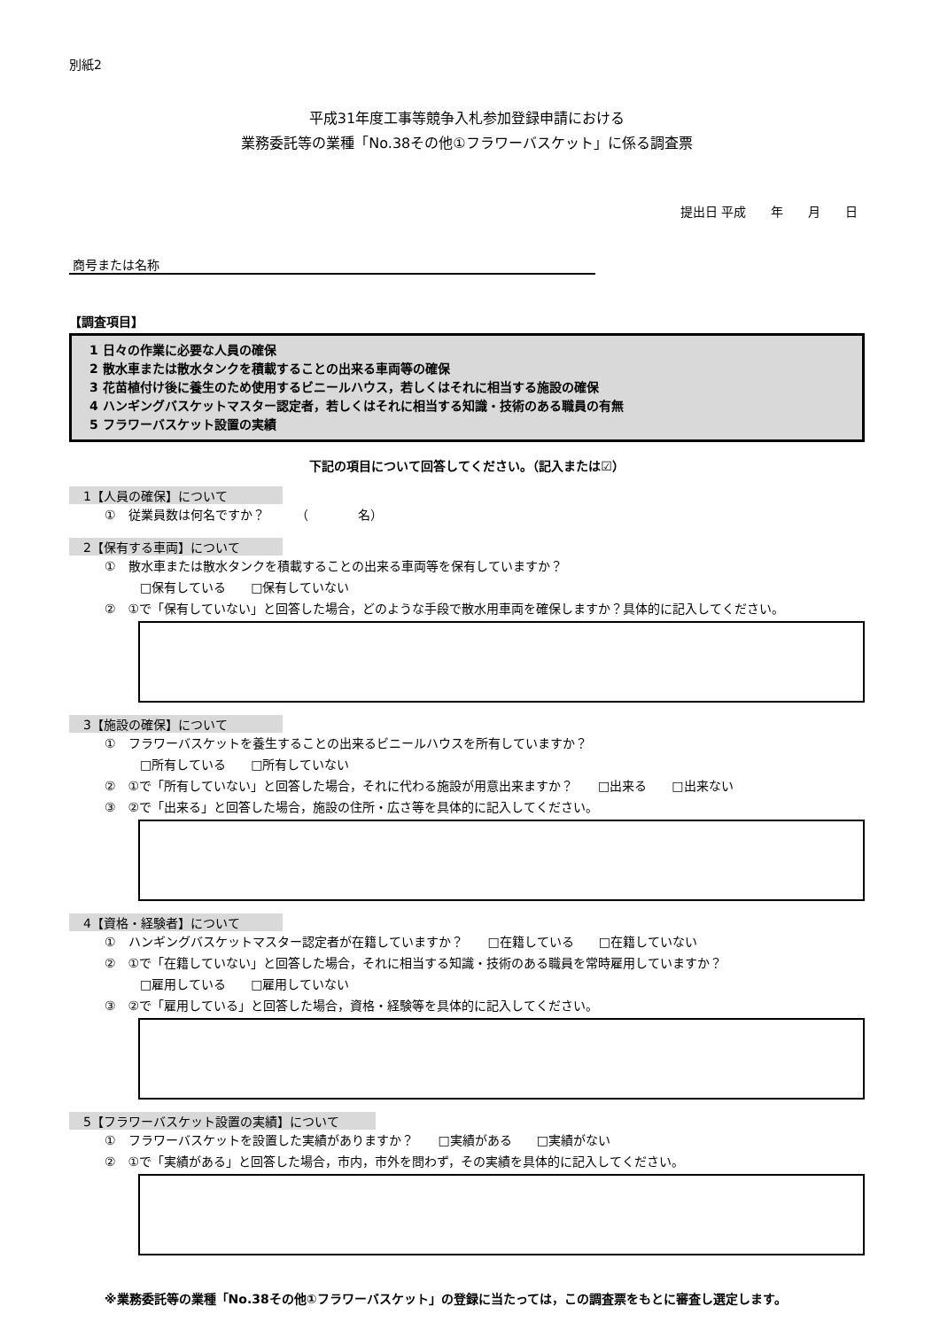別紙2
平成31年度工事等競争入札参加登録申請における
業務委託等の業種「No.38その他①フラワーバスケット」に係る調査票
提出日 平成　　年　　月　　日
商号または名称
【調査項目】
1 日々の作業に必要な人員の確保
2 散水車または散水タンクを積載することの出来る車両等の確保
3 花苗植付け後に養生のため使用するビニールハウス，若しくはそれに相当する施設の確保
4 ハンギングバスケットマスター認定者，若しくはそれに相当する知識・技術のある職員の有無
5 フラワーバスケット設置の実績
下記の項目について回答してください。（記入または☑）
1【人員の確保】について
①　従業員数は何名ですか？　　　（　　　　名）
2【保有する車両】について
①　散水車または散水タンクを積載することの出来る車両等を保有していますか？
□保有している　　□保有していない
②　①で「保有していない」と回答した場合，どのような手段で散水用車両を確保しますか？具体的に記入してください。
3【施設の確保】について
①　フラワーバスケットを養生することの出来るビニールハウスを所有していますか？
□所有している　　□所有していない
②　①で「所有していない」と回答した場合，それに代わる施設が用意出来ますか？　　□出来る　　□出来ない
③　②で「出来る」と回答した場合，施設の住所・広さ等を具体的に記入してください。
4【資格・経験者】について
①　ハンギングバスケットマスター認定者が在籍していますか？　　□在籍している　　□在籍していない
②　①で「在籍していない」と回答した場合，それに相当する知識・技術のある職員を常時雇用していますか？
□雇用している　　□雇用していない
③　②で「雇用している」と回答した場合，資格・経験等を具体的に記入してください。
5【フラワーバスケット設置の実績】について
①　フラワーバスケットを設置した実績がありますか？　　□実績がある　　□実績がない
②　①で「実績がある」と回答した場合，市内，市外を問わず，その実績を具体的に記入してください。
※業務委託等の業種「No.38その他①フラワーバスケット」の登録に当たっては，この調査票をもとに審査し選定します。